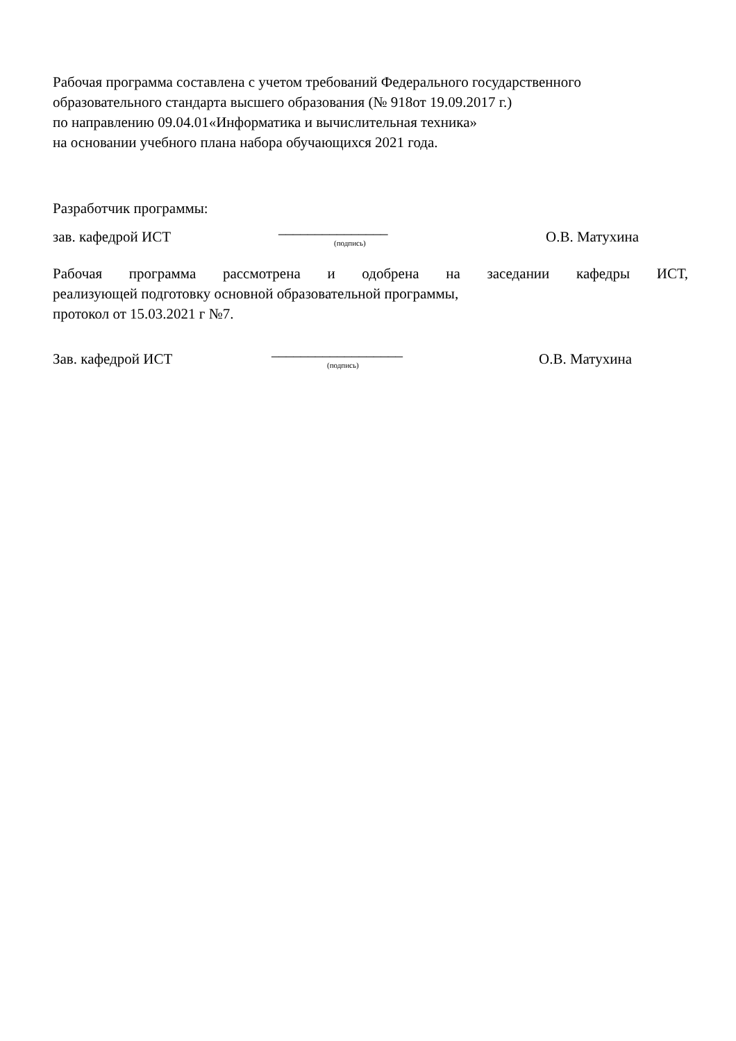Рабочая программа составлена с учетом требований Федерального государственного
образовательного стандарта высшего образования (№ 918от 19.09.2017 г.)
по направлению 09.04.01«Информатика и вычислительная техника»
на основании учебного плана набора обучающихся 2021 года.
Разработчик программы:
зав. кафедрой ИСТ
_______________
(подпись)
О.В. Матухина
Рабочая программа рассмотрена и одобрена на заседании кафедры ИСТ,
реализующей подготовку основной образовательной программы,
протокол от 15.03.2021 г №7.
Зав. кафедрой ИСТ
__________________
(подпись)
О.В. Матухина